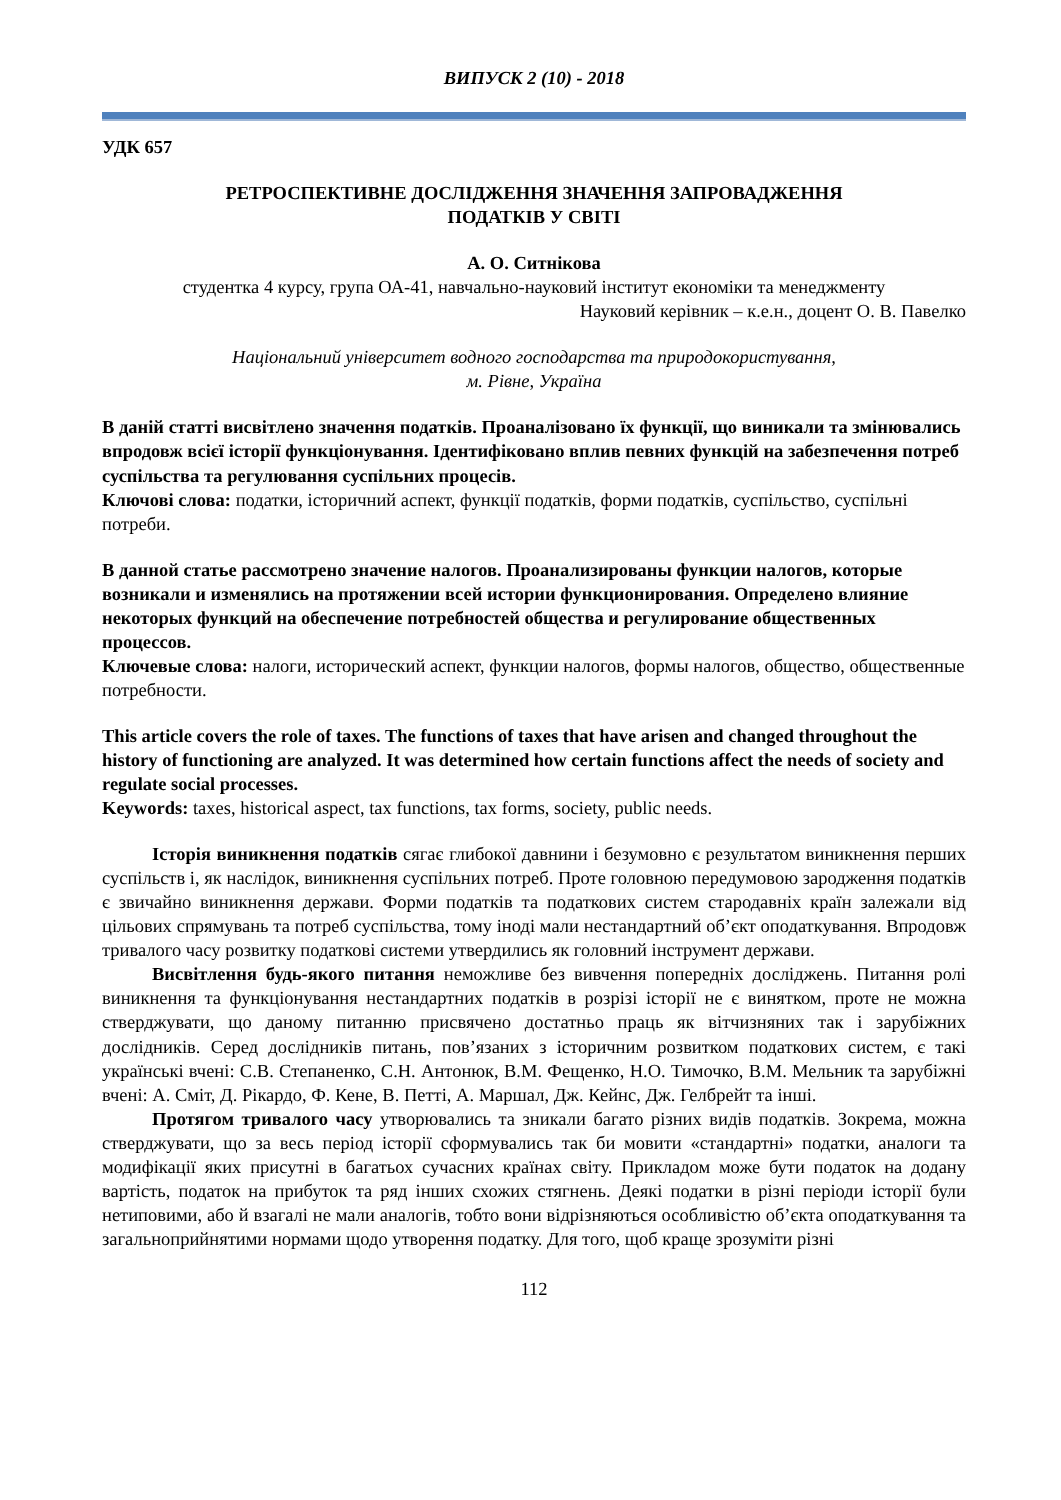ВИПУСК 2 (10) - 2018
УДК 657
РЕТРОСПЕКТИВНЕ ДОСЛІДЖЕННЯ ЗНАЧЕННЯ ЗАПРОВАДЖЕННЯ
ПОДАТКІВ У СВІТІ
А. О. Ситнікова
студентка 4 курсу, група ОА-41, навчально-науковий інститут економіки та менеджменту
Науковий керівник – к.е.н., доцент О. В. Павелко
Національний університет водного господарства та природокористування,
м. Рівне, Україна
В даній статті висвітлено значення податків. Проаналізовано їх функції, що виникали та змінювались впродовж всієї історії функціонування. Ідентифіковано вплив певних функцій на забезпечення потреб суспільства та регулювання суспільних процесів.
Ключові слова: податки, історичний аспект, функції податків, форми податків, суспільство, суспільні потреби.
В данной статье рассмотрено значение налогов. Проанализированы функции налогов, которые возникали и изменялись на протяжении всей истории функционирования. Определено влияние некоторых функций на обеспечение потребностей общества и регулирование общественных процессов.
Ключевые слова: налоги, исторический аспект, функции налогов, формы налогов, общество, общественные потребности.
This article covers the role of taxes. The functions of taxes that have arisen and changed throughout the history of functioning are analyzed. It was determined how certain functions affect the needs of society and regulate social processes.
Keywords: taxes, historical aspect, tax functions, tax forms, society, public needs.
Історія виникнення податків сягає глибокої давнини і безумовно є результатом виникнення перших суспільств і, як наслідок, виникнення суспільних потреб. Проте головною передумовою зародження податків є звичайно виникнення держави. Форми податків та податкових систем стародавніх країн залежали від цільових спрямувань та потреб суспільства, тому іноді мали нестандартний об’єкт оподаткування. Впродовж тривалого часу розвитку податкові системи утвердились як головний інструмент держави.
Висвітлення будь-якого питання неможливе без вивчення попередніх досліджень. Питання ролі виникнення та функціонування нестандартних податків в розрізі історії не є винятком, проте не можна стверджувати, що даному питанню присвячено достатньо праць як вітчизняних так і зарубіжних дослідників. Серед дослідників питань, пов’язаних з історичним розвитком податкових систем, є такі українські вчені: С.В. Степаненко, С.Н. Антонюк, В.М. Фещенко, Н.О. Тимочко, В.М. Мельник та зарубіжні вчені: А. Сміт, Д. Рікардо, Ф. Кене, В. Петті, А. Маршал, Дж. Кейнс, Дж. Гелбрейт та інші.
Протягом тривалого часу утворювались та зникали багато різних видів податків. Зокрема, можна стверджувати, що за весь період історії сформувались так би мовити «стандартні» податки, аналоги та модифікації яких присутні в багатьох сучасних країнах світу. Прикладом може бути податок на додану вартість, податок на прибуток та ряд інших схожих стягнень. Деякі податки в різні періоди історії були нетиповими, або й взагалі не мали аналогів, тобто вони відрізняються особливістю об’єкта оподаткування та загальноприйнятими нормами щодо утворення податку. Для того, щоб краще зрозуміти різні
112